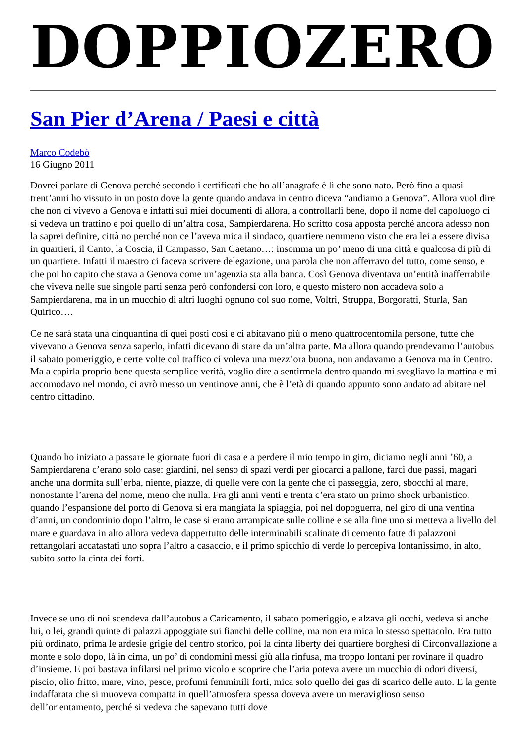DOPPIOZERO
San Pier d’Arena / Paesi e città
Marco Codebò
16 Giugno 2011
Dovrei parlare di Genova perché secondo i certificati che ho all’anagrafe è lì che sono nato. Però fino a quasi trent’anni ho vissuto in un posto dove la gente quando andava in centro diceva “andiamo a Genova”. Allora vuol dire che non ci vivevo a Genova e infatti sui miei documenti di allora, a controllarli bene, dopo il nome del capoluogo ci si vedeva un trattino e poi quello di un’altra cosa, Sampierdarena. Ho scritto cosa apposta perché ancora adesso non la saprei definire, città no perché non ce l’aveva mica il sindaco, quartiere nemmeno visto che era lei a essere divisa in quartieri, il Canto, la Coscia, il Campasso, San Gaetano…: insomma un po’ meno di una città e qualcosa di più di un quartiere. Infatti il maestro ci faceva scrivere delegazione, una parola che non afferravo del tutto, come senso, e che poi ho capito che stava a Genova come un’agenzia sta alla banca. Così Genova diventava un’entità inafferrabile che viveva nelle sue singole parti senza però confondersi con loro, e questo mistero non accadeva solo a Sampierdarena, ma in un mucchio di altri luoghi ognuno col suo nome, Voltri, Struppa, Borgoratti, Sturla, San Quirico….
Ce ne sarà stata una cinquantina di quei posti così e ci abitavano più o meno quattrocentomila persone, tutte che vivevano a Genova senza saperlo, infatti dicevano di stare da un’altra parte. Ma allora quando prendevamo l’autobus il sabato pomeriggio, e certe volte col traffico ci voleva una mezz’ora buona, non andavamo a Genova ma in Centro. Ma a capirla proprio bene questa semplice verità, voglio dire a sentirmela dentro quando mi svegliavo la mattina e mi accomodavo nel mondo, ci avrò messo un ventinove anni, che è l’età di quando appunto sono andato ad abitare nel centro cittadino.
Quando ho iniziato a passare le giornate fuori di casa e a perdere il mio tempo in giro, diciamo negli anni ’60, a Sampierdarena c’erano solo case: giardini, nel senso di spazi verdi per giocarci a pallone, farci due passi, magari anche una dormita sull’erba, niente, piazze, di quelle vere con la gente che ci passeggia, zero, sbocchi al mare, nonostante l’arena del nome, meno che nulla. Fra gli anni venti e trenta c’era stato un primo shock urbanistico, quando l’espansione del porto di Genova si era mangiata la spiaggia, poi nel dopoguerra, nel giro di una ventina d’anni, un condominio dopo l’altro, le case si erano arrampicate sulle colline e se alla fine uno si metteva a livello del mare e guardava in alto allora vedeva dappertutto delle interminabili scalinate di cemento fatte di palazzoni rettangolari accatastati uno sopra l’altro a casaccio, e il primo spicchio di verde lo percepiva lontanissimo, in alto, subito sotto la cinta dei forti.
Invece se uno di noi scendeva dall’autobus a Caricamento, il sabato pomeriggio, e alzava gli occhi, vedeva sì anche lui, o lei, grandi quinte di palazzi appoggiate sui fianchi delle colline, ma non era mica lo stesso spettacolo. Era tutto più ordinato, prima le ardesie grigie del centro storico, poi la cinta liberty dei quartiere borghesi di Circonvallazione a monte e solo dopo, là in cima, un po’ di condomini messi giù alla rinfusa, ma troppo lontani per rovinare il quadro d’insieme. E poi bastava infilarsi nel primo vicolo e scoprire che l’aria poteva avere un mucchio di odori diversi, piscio, olio fritto, mare, vino, pesce, profumi femminili forti, mica solo quello dei gas di scarico delle auto. E la gente indaffarata che si muoveva compatta in quell’atmosfera spessa doveva avere un meraviglioso senso dell’orientamento, perché si vedeva che sapevano tutti dove